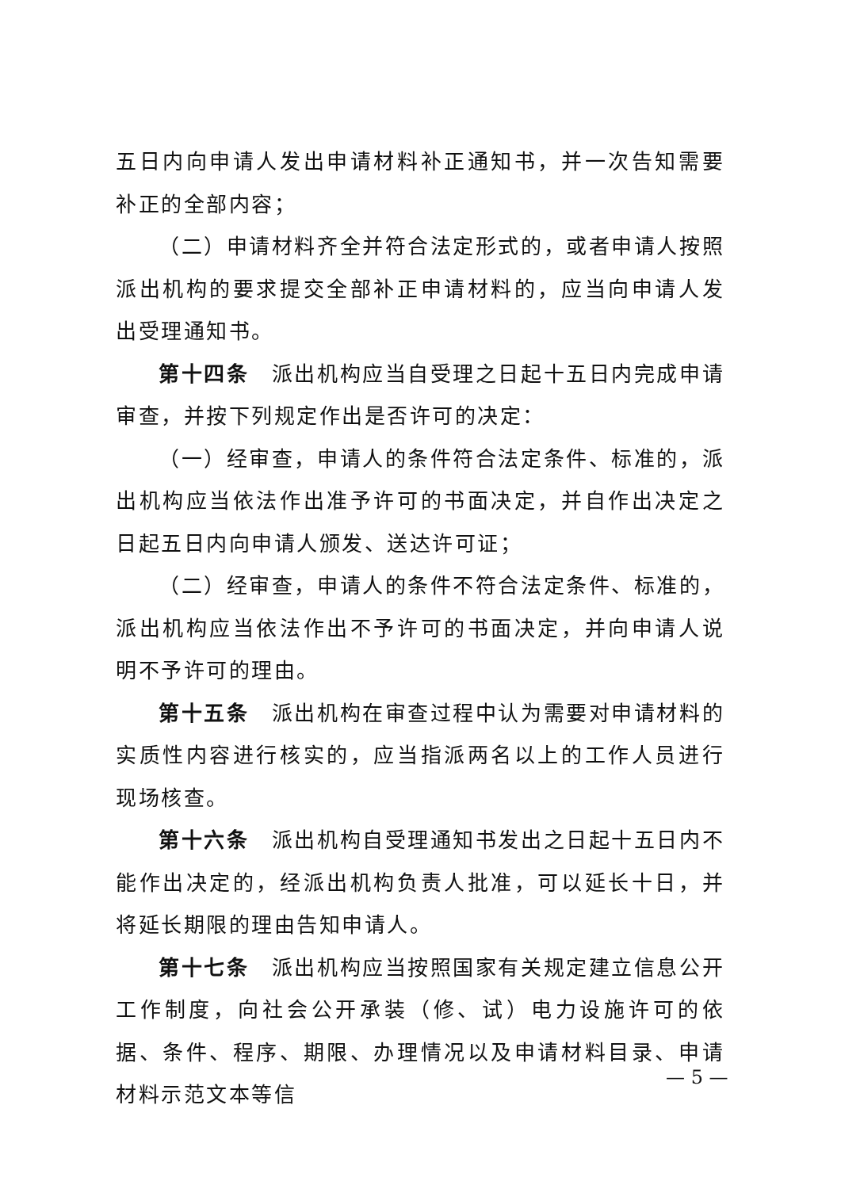五日内向申请人发出申请材料补正通知书，并一次告知需要补正的全部内容；
（二）申请材料齐全并符合法定形式的，或者申请人按照派出机构的要求提交全部补正申请材料的，应当向申请人发出受理通知书。
第十四条　派出机构应当自受理之日起十五日内完成申请审查，并按下列规定作出是否许可的决定：
（一）经审查，申请人的条件符合法定条件、标准的，派出机构应当依法作出准予许可的书面决定，并自作出决定之日起五日内向申请人颁发、送达许可证；
（二）经审查，申请人的条件不符合法定条件、标准的，派出机构应当依法作出不予许可的书面决定，并向申请人说明不予许可的理由。
第十五条　派出机构在审查过程中认为需要对申请材料的实质性内容进行核实的，应当指派两名以上的工作人员进行现场核查。
第十六条　派出机构自受理通知书发出之日起十五日内不能作出决定的，经派出机构负责人批准，可以延长十日，并将延长期限的理由告知申请人。
第十七条　派出机构应当按照国家有关规定建立信息公开工作制度，向社会公开承装（修、试）电力设施许可的依据、条件、程序、期限、办理情况以及申请材料目录、申请材料示范文本等信
— 5 —